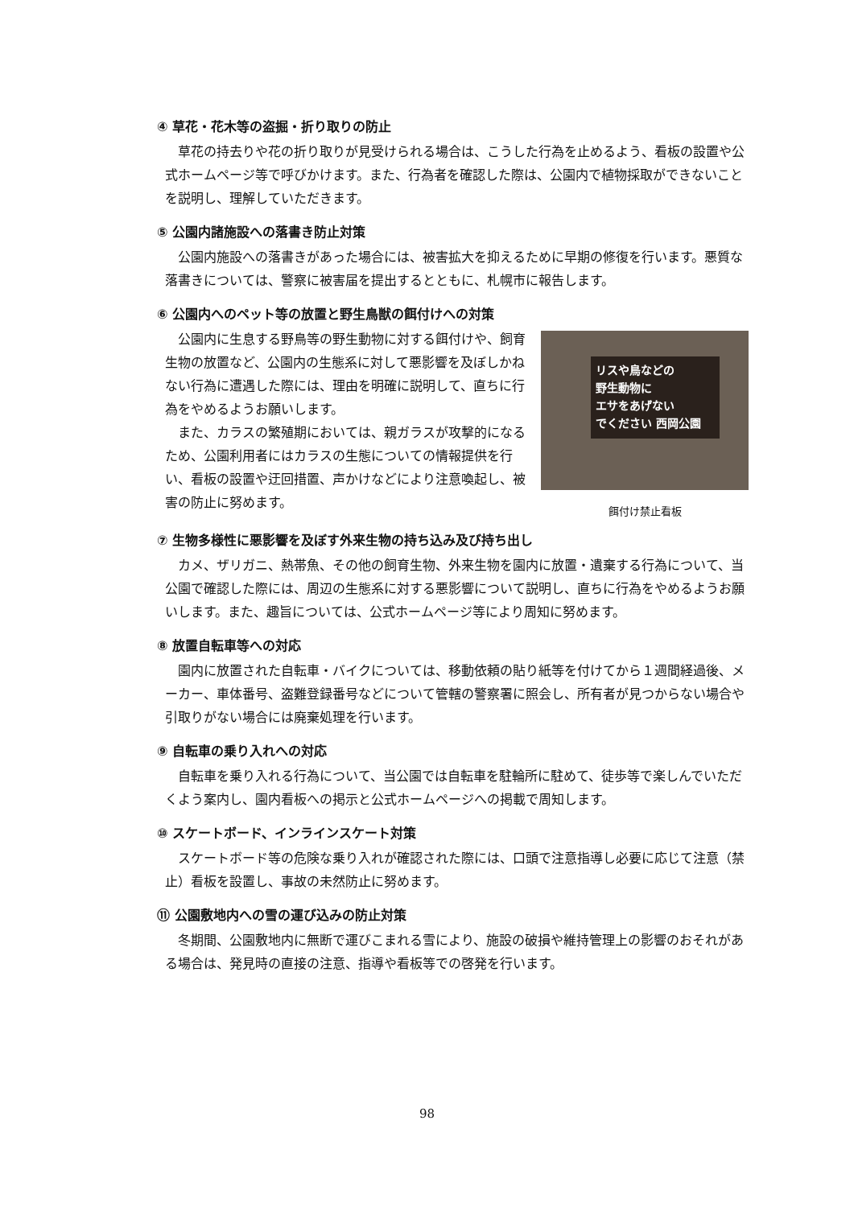④ 草花・花木等の盗掘・折り取りの防止
草花の持去りや花の折り取りが見受けられる場合は、こうした行為を止めるよう、看板の設置や公式ホームページ等で呼びかけます。また、行為者を確認した際は、公園内で植物採取ができないことを説明し、理解していただきます。
⑤ 公園内諸施設への落書き防止対策
公園内施設への落書きがあった場合には、被害拡大を抑えるために早期の修復を行います。悪質な落書きについては、警察に被害届を提出するとともに、札幌市に報告します。
⑥ 公園内へのペット等の放置と野生鳥獣の餌付けへの対策
公園内に生息する野鳥等の野生動物に対する餌付けや、飼育生物の放置など、公園内の生態系に対して悪影響を及ぼしかねない行為に遭遇した際には、理由を明確に説明して、直ちに行為をやめるようお願いします。
また、カラスの繁殖期においては、親ガラスが攻撃的になるため、公園利用者にはカラスの生態についての情報提供を行い、看板の設置や迂回措置、声かけなどにより注意喚起し、被害の防止に努めます。
リスや鳥などの
野生動物に
エサをあげない
でください 西岡公園
餌付け禁止看板
⑦ 生物多様性に悪影響を及ぼす外来生物の持ち込み及び持ち出し
カメ、ザリガニ、熱帯魚、その他の飼育生物、外来生物を園内に放置・遺棄する行為について、当公園で確認した際には、周辺の生態系に対する悪影響について説明し、直ちに行為をやめるようお願いします。また、趣旨については、公式ホームページ等により周知に努めます。
⑧ 放置自転車等への対応
園内に放置された自転車・バイクについては、移動依頼の貼り紙等を付けてから１週間経過後、メーカー、車体番号、盗難登録番号などについて管轄の警察署に照会し、所有者が見つからない場合や引取りがない場合には廃棄処理を行います。
⑨ 自転車の乗り入れへの対応
自転車を乗り入れる行為について、当公園では自転車を駐輪所に駐めて、徒歩等で楽しんでいただくよう案内し、園内看板への掲示と公式ホームページへの掲載で周知します。
⑩ スケートボード、インラインスケート対策
スケートボード等の危険な乗り入れが確認された際には、口頭で注意指導し必要に応じて注意（禁止）看板を設置し、事故の未然防止に努めます。
⑪ 公園敷地内への雪の運び込みの防止対策
冬期間、公園敷地内に無断で運びこまれる雪により、施設の破損や維持管理上の影響のおそれがある場合は、発見時の直接の注意、指導や看板等での啓発を行います。
98